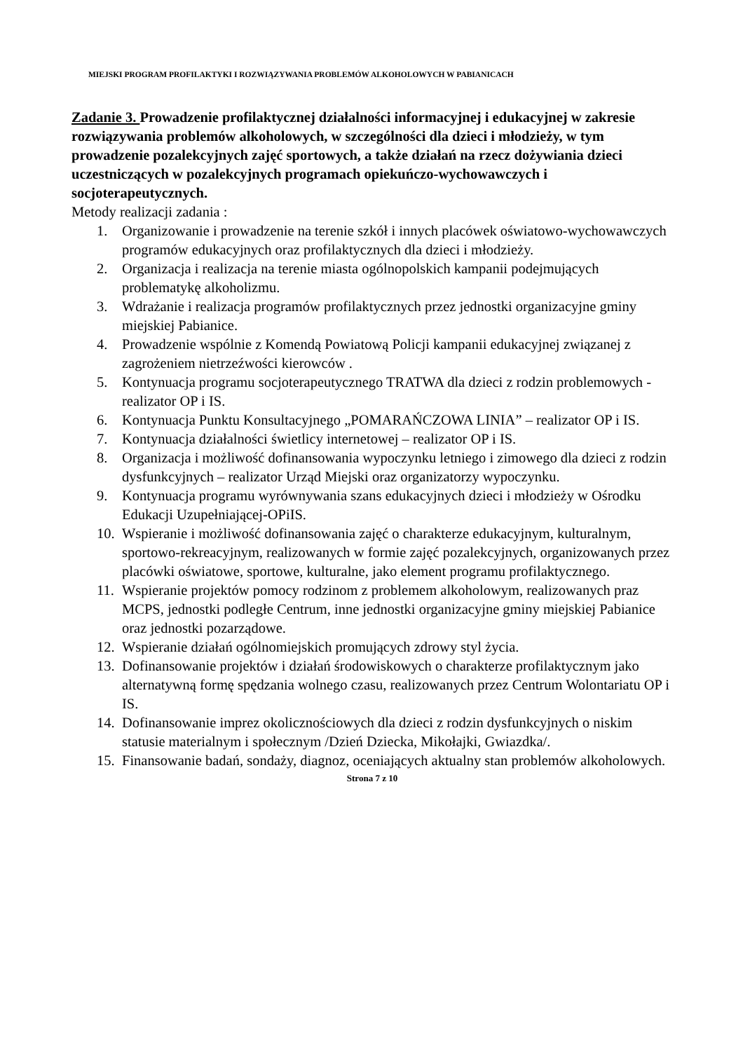MIEJSKI PROGRAM PROFILAKTYKI I ROZWIĄZYWANIA PROBLEMÓW ALKOHOLOWYCH W PABIANICACH
Zadanie 3. Prowadzenie profilaktycznej działalności informacyjnej i edukacyjnej w zakresie rozwiązywania problemów alkoholowych, w szczególności dla dzieci i młodzieży, w tym prowadzenie pozalekcyjnych zajęć sportowych, a także działań na rzecz dożywiania dzieci uczestniczących w pozalekcyjnych programach opiekuńczo-wychowawczych i socjoterapeutycznych.
Metody realizacji zadania :
1. Organizowanie i prowadzenie na terenie szkół i innych placówek oświatowo-wychowawczych programów edukacyjnych oraz profilaktycznych dla dzieci i młodzieży.
2. Organizacja i realizacja na terenie miasta ogólnopolskich kampanii podejmujących problematykę alkoholizmu.
3. Wdrażanie i realizacja programów profilaktycznych przez jednostki organizacyjne gminy miejskiej Pabianice.
4. Prowadzenie wspólnie z Komendą Powiatową Policji kampanii edukacyjnej związanej z zagrożeniem nietrzeźwości kierowców .
5. Kontynuacja programu socjoterapeutycznego TRATWA dla dzieci z rodzin problemowych - realizator OP i IS.
6. Kontynuacja Punktu Konsultacyjnego „POMARAŃCZOWA LINIA” – realizator OP i IS.
7. Kontynuacja działalności świetlicy internetowej – realizator OP i IS.
8. Organizacja i możliwość dofinansowania wypoczynku letniego i zimowego dla dzieci z rodzin dysfunkcyjnych – realizator Urząd Miejski oraz organizatorzy wypoczynku.
9. Kontynuacja programu wyrównywania szans edukacyjnych dzieci i młodzieży w Ośrodku Edukacji Uzupełniającej-OPiIS.
10. Wspieranie i możliwość dofinansowania zajęć o charakterze edukacyjnym, kulturalnym, sportowo-rekreacyjnym, realizowanych w formie zajęć pozalekcyjnych, organizowanych przez placówki oświatowe, sportowe, kulturalne, jako element programu profilaktycznego.
11. Wspieranie projektów pomocy rodzinom z problemem alkoholowym, realizowanych praz MCPS, jednostki podległe Centrum, inne jednostki organizacyjne gminy miejskiej Pabianice oraz jednostki pozarządowe.
12. Wspieranie działań ogólnomiejskich promujących zdrowy styl życia.
13. Dofinansowanie projektów i działań środowiskowych o charakterze profilaktycznym jako alternatywną formę spędzania wolnego czasu, realizowanych przez Centrum Wolontariatu OP i IS.
14. Dofinansowanie imprez okolicznościowych dla dzieci z rodzin dysfunkcyjnych o niskim statusie materialnym i społecznym /Dzień Dziecka, Mikołajki, Gwiazdka/.
15. Finansowanie badań, sondaży, diagnoz, oceniających aktualny stan problemów alkoholowych.
Strona 7 z 10